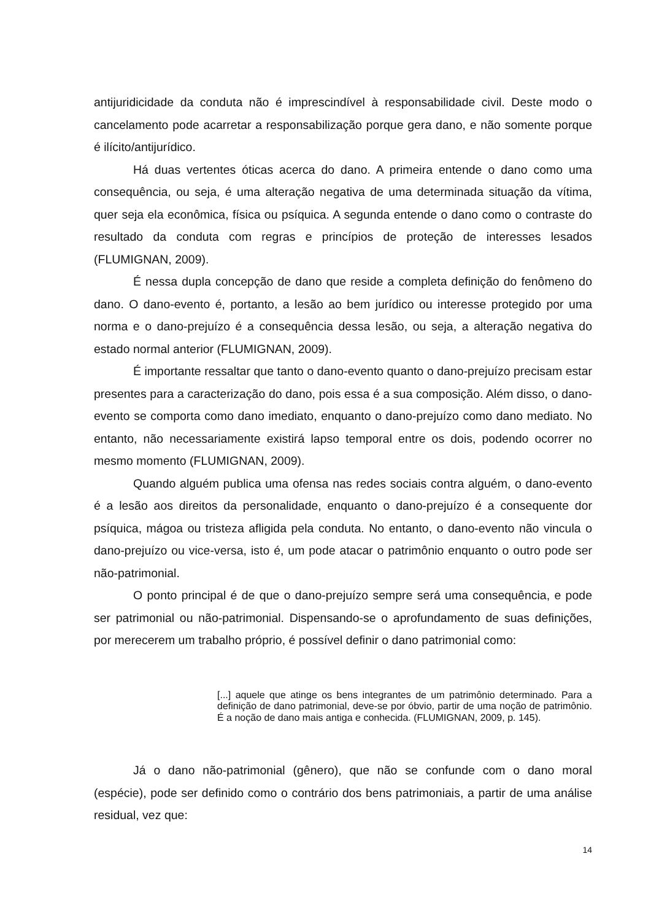antijuridicidade da conduta não é imprescindível à responsabilidade civil. Deste modo o cancelamento pode acarretar a responsabilização porque gera dano, e não somente porque é ilícito/antijurídico.
Há duas vertentes óticas acerca do dano. A primeira entende o dano como uma consequência, ou seja, é uma alteração negativa de uma determinada situação da vítima, quer seja ela econômica, física ou psíquica. A segunda entende o dano como o contraste do resultado da conduta com regras e princípios de proteção de interesses lesados (FLUMIGNAN, 2009).
É nessa dupla concepção de dano que reside a completa definição do fenômeno do dano. O dano-evento é, portanto, a lesão ao bem jurídico ou interesse protegido por uma norma e o dano-prejuízo é a consequência dessa lesão, ou seja, a alteração negativa do estado normal anterior (FLUMIGNAN, 2009).
É importante ressaltar que tanto o dano-evento quanto o dano-prejuízo precisam estar presentes para a caracterização do dano, pois essa é a sua composição. Além disso, o dano-evento se comporta como dano imediato, enquanto o dano-prejuízo como dano mediato. No entanto, não necessariamente existirá lapso temporal entre os dois, podendo ocorrer no mesmo momento (FLUMIGNAN, 2009).
Quando alguém publica uma ofensa nas redes sociais contra alguém, o dano-evento é a lesão aos direitos da personalidade, enquanto o dano-prejuízo é a consequente dor psíquica, mágoa ou tristeza afligida pela conduta. No entanto, o dano-evento não vincula o dano-prejuízo ou vice-versa, isto é, um pode atacar o patrimônio enquanto o outro pode ser não-patrimonial.
O ponto principal é de que o dano-prejuízo sempre será uma consequência, e pode ser patrimonial ou não-patrimonial. Dispensando-se o aprofundamento de suas definições, por merecerem um trabalho próprio, é possível definir o dano patrimonial como:
[...] aquele que atinge os bens integrantes de um patrimônio determinado. Para a definição de dano patrimonial, deve-se por óbvio, partir de uma noção de patrimônio. É a noção de dano mais antiga e conhecida. (FLUMIGNAN, 2009, p. 145).
Já o dano não-patrimonial (gênero), que não se confunde com o dano moral (espécie), pode ser definido como o contrário dos bens patrimoniais, a partir de uma análise residual, vez que:
14